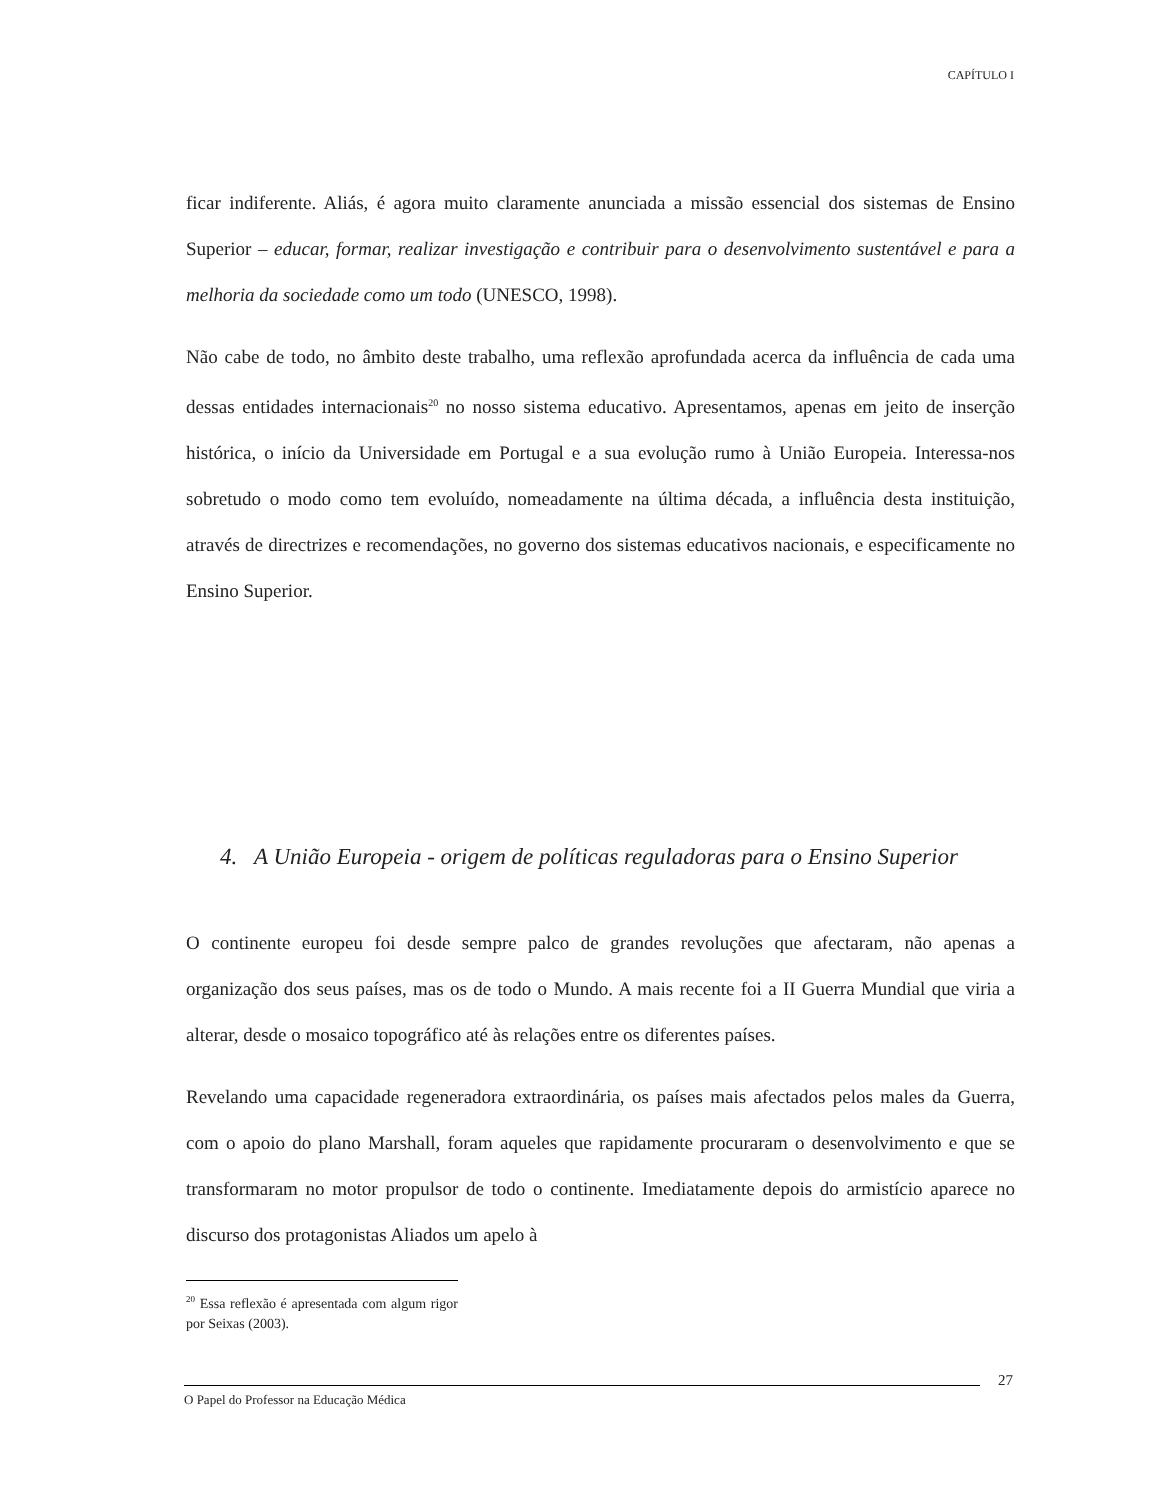CAPÍTULO I
ficar indiferente. Aliás, é agora muito claramente anunciada a missão essencial dos sistemas de Ensino Superior – educar, formar, realizar investigação e contribuir para o desenvolvimento sustentável e para a melhoria da sociedade como um todo (UNESCO, 1998).
Não cabe de todo, no âmbito deste trabalho, uma reflexão aprofundada acerca da influência de cada uma dessas entidades internacionais<sup>20</sup> no nosso sistema educativo. Apresentamos, apenas em jeito de inserção histórica, o início da Universidade em Portugal e a sua evolução rumo à União Europeia. Interessa-nos sobretudo o modo como tem evoluído, nomeadamente na última década, a influência desta instituição, através de directrizes e recomendações, no governo dos sistemas educativos nacionais, e especificamente no Ensino Superior.
4. A União Europeia - origem de políticas reguladoras para o Ensino Superior
O continente europeu foi desde sempre palco de grandes revoluções que afectaram, não apenas a organização dos seus países, mas os de todo o Mundo. A mais recente foi a II Guerra Mundial que viria a alterar, desde o mosaico topográfico até às relações entre os diferentes países.
Revelando uma capacidade regeneradora extraordinária, os países mais afectados pelos males da Guerra, com o apoio do plano Marshall, foram aqueles que rapidamente procuraram o desenvolvimento e que se transformaram no motor propulsor de todo o continente. Imediatamente depois do armistício aparece no discurso dos protagonistas Aliados um apelo à
<sup>20</sup> Essa reflexão é apresentada com algum rigor por Seixas (2003).
27
O Papel do Professor na Educação Médica